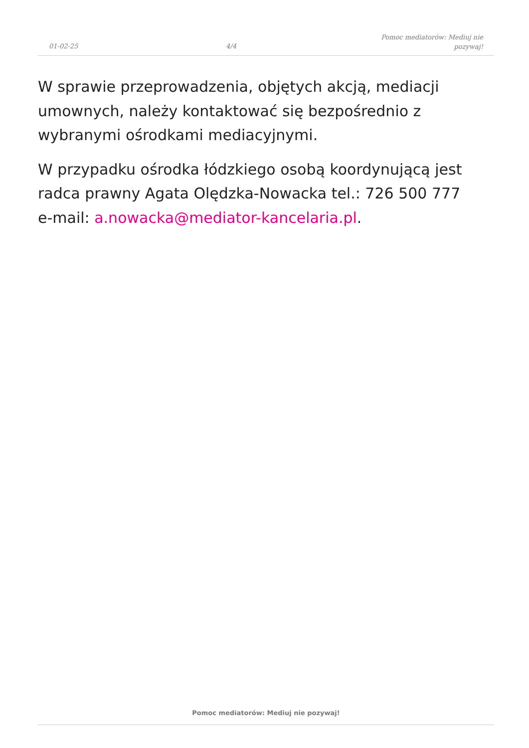01-02-25
4/4
Pomoc mediatorów: Mediuj nie pozywaj!
W sprawie przeprowadzenia, objętych akcją, mediacji umownych, należy kontaktować się bezpośrednio z wybranymi ośrodkami mediacyjnymi.
W przypadku ośrodka łódzkiego osobą koordynującą jest radca prawny Agata Olędzka-Nowacka tel.: 726 500 777 e-mail: a.nowacka@mediator-kancelaria.pl.
Pomoc mediatorów: Mediuj nie pozywaj!